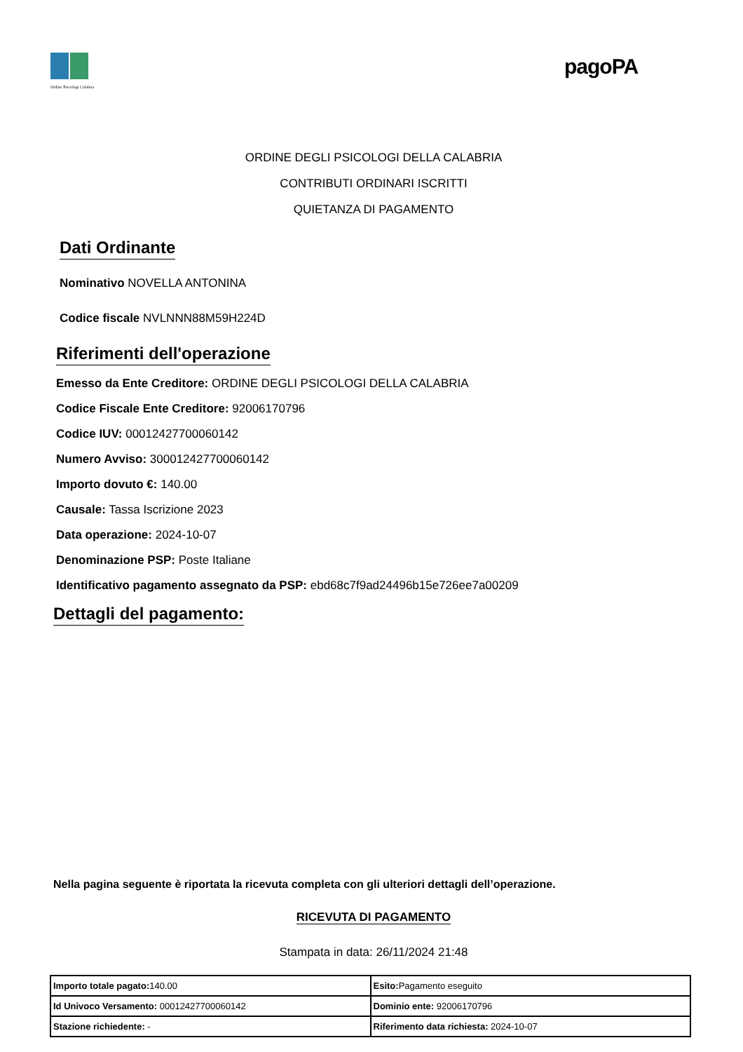Ordine Psicologi Calabria
pagoPA
ORDINE DEGLI PSICOLOGI DELLA CALABRIA
CONTRIBUTI ORDINARI ISCRITTI
QUIETANZA DI PAGAMENTO
Dati Ordinante
Nominativo NOVELLA ANTONINA
Codice fiscale NVLNNN88M59H224D
Riferimenti dell'operazione
Emesso da Ente Creditore: ORDINE DEGLI PSICOLOGI DELLA CALABRIA
Codice Fiscale Ente Creditore: 92006170796
Codice IUV: 00012427700060142
Numero Avviso: 300012427700060142
Importo dovuto €: 140.00
Causale: Tassa Iscrizione 2023
Data operazione: 2024-10-07
Denominazione PSP: Poste Italiane
Identificativo pagamento assegnato da PSP: ebd68c7f9ad24496b15e726ee7a00209
Dettagli del pagamento:
Nella pagina seguente è riportata la ricevuta completa con gli ulteriori dettagli dell’operazione.
RICEVUTA DI PAGAMENTO
Stampata in data: 26/11/2024 21:48
| Importo totale pagato: 140.00 | Esito: Pagamento eseguito |
| Id Univoco Versamento: 00012427700060142 | Dominio ente: 92006170796 |
| Stazione richiedente: - | Riferimento data richiesta: 2024-10-07 |